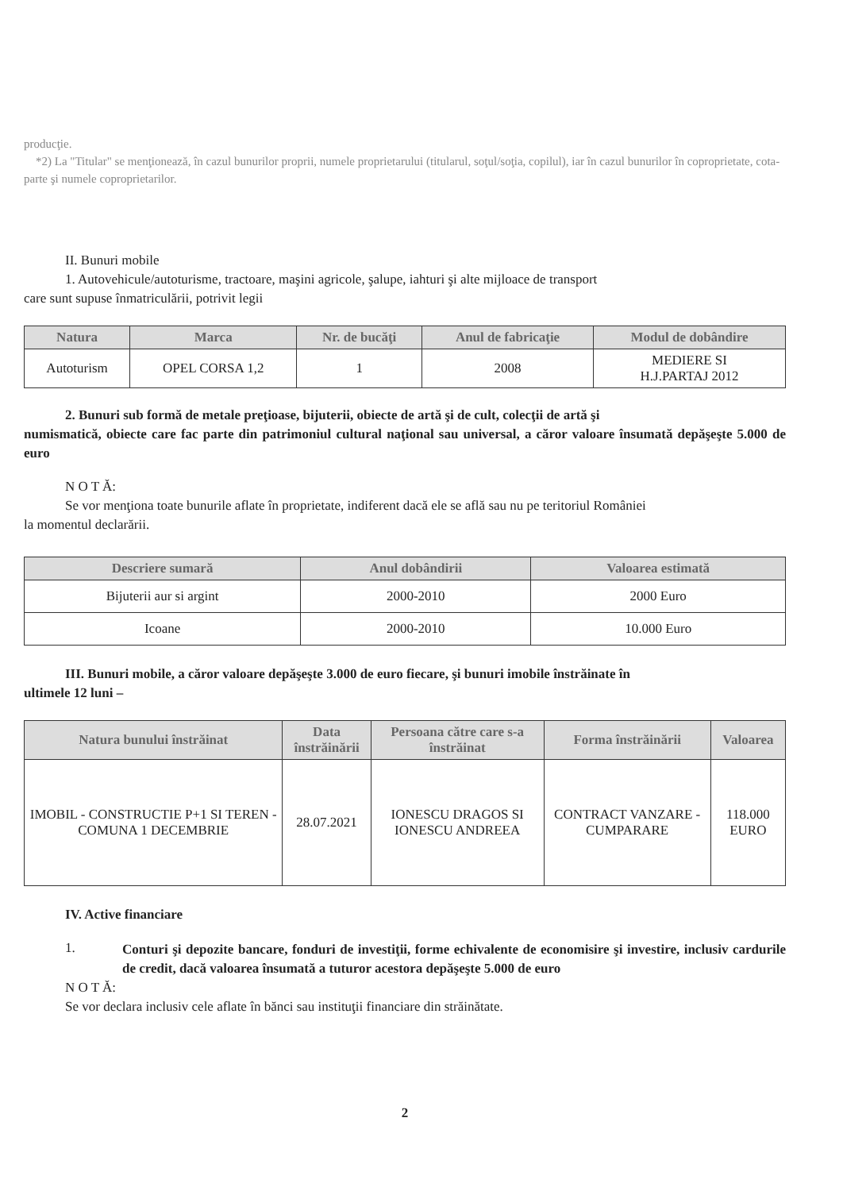producţie.
*2) La "Titular" se menţionează, în cazul bunurilor proprii, numele proprietarului (titularul, soţul/soţia, copilul), iar în cazul bunurilor în coproprietate, cota-parte şi numele coproprietarilor.
II. Bunuri mobile
1. Autovehicule/autoturisme, tractoare, maşini agricole, şalupe, iahturi şi alte mijloace de transport
care sunt supuse înmatriculării, potrivit legii
| Natura | Marca | Nr. de bucăţi | Anul de fabricaţie | Modul de dobândire |
| --- | --- | --- | --- | --- |
| Autoturism | OPEL CORSA 1,2 | 1 | 2008 | MEDIERE SI H.J.PARTAJ 2012 |
2. Bunuri sub formă de metale preţioase, bijuterii, obiecte de artă şi de cult, colecţii de artă şi
numismatică, obiecte care fac parte din patrimoniul cultural naţional sau universal, a căror valoare însumată depăşeşte 5.000 de euro
N O T Ă:
Se vor menţiona toate bunurile aflate în proprietate, indiferent dacă ele se află sau nu pe teritoriul României
la momentul declarării.
| Descriere sumară | Anul dobândirii | Valoarea estimată |
| --- | --- | --- |
| Bijuterii aur si argint | 2000-2010 | 2000 Euro |
| Icoane | 2000-2010 | 10.000 Euro |
III. Bunuri mobile, a căror valoare depăşeşte 3.000 de euro fiecare, şi bunuri imobile înstrăinate în
ultimele 12 luni –
| Natura bunului înstrăinat | Data înstrăinării | Persoana către care s-a înstrăinat | Forma înstrăinării | Valoarea |
| --- | --- | --- | --- | --- |
| IMOBIL - CONSTRUCTIE P+1 SI TEREN - COMUNA 1 DECEMBRIE | 28.07.2021 | IONESCU DRAGOS SI IONESCU ANDREEA | CONTRACT VANZARE - CUMPARARE | 118.000 EURO |
IV. Active financiare
1.
Conturi şi depozite bancare, fonduri de investiţii, forme echivalente de economisire şi investire, inclusiv cardurile de credit, dacă valoarea însumată a tuturor acestora depăşeşte 5.000 de euro
N O T Ă:
Se vor declara inclusiv cele aflate în bănci sau instituţii financiare din străinătate.
2